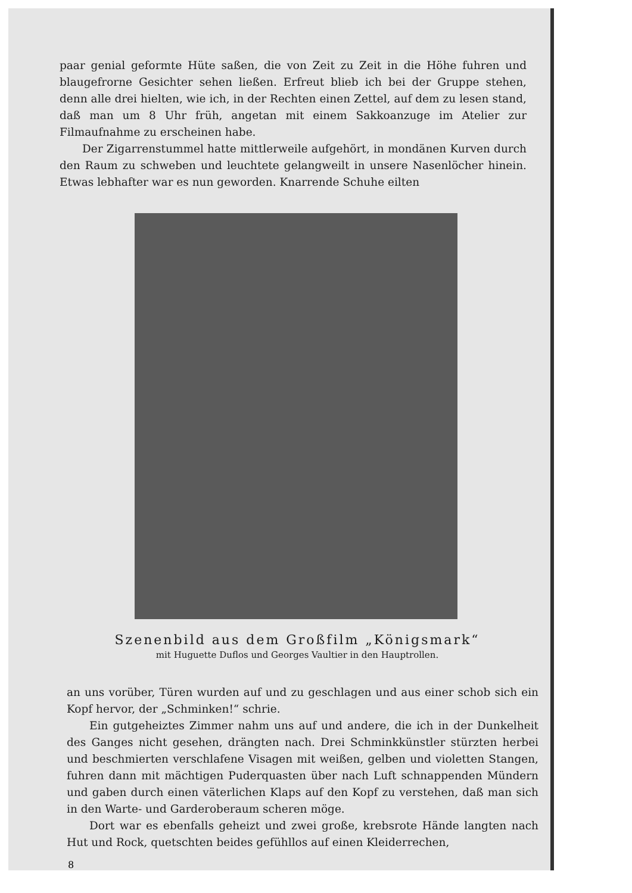paar genial geformte Hüte saßen, die von Zeit zu Zeit in die Höhe fuhren und blaugefrorne Gesichter sehen ließen. Erfreut blieb ich bei der Gruppe stehen, denn alle drei hielten, wie ich, in der Rechten einen Zettel, auf dem zu lesen stand, daß man um 8 Uhr früh, angetan mit einem Sakkoanzuge im Atelier zur Filmaufnahme zu erscheinen habe.
Der Zigarrenstummel hatte mittlerweile aufgehört, in mondänen Kurven durch den Raum zu schweben und leuchtete gelangweilt in unsere Nasenlöcher hinein. Etwas lebhafter war es nun geworden. Knarrende Schuhe eilten
Szenenbild aus dem Großfilm „Königsmark“
mit Huguette Duflos und Georges Vaultier in den Hauptrollen.
an uns vorüber, Türen wurden auf und zu geschlagen und aus einer schob sich ein Kopf hervor, der „Schminken!“ schrie.
Ein gutgeheiztes Zimmer nahm uns auf und andere, die ich in der Dunkelheit des Ganges nicht gesehen, drängten nach. Drei Schminkkünstler stürzten herbei und beschmierten verschlafene Visagen mit weißen, gelben und violetten Stangen, fuhren dann mit mächtigen Puderquasten über nach Luft schnappenden Mündern und gaben durch einen väterlichen Klaps auf den Kopf zu verstehen, daß man sich in den Warte- und Garderoberaum scheren möge.
Dort war es ebenfalls geheizt und zwei große, krebsrote Hände langten nach Hut und Rock, quetschten beides gefühllos auf einen Kleiderrechen,
8